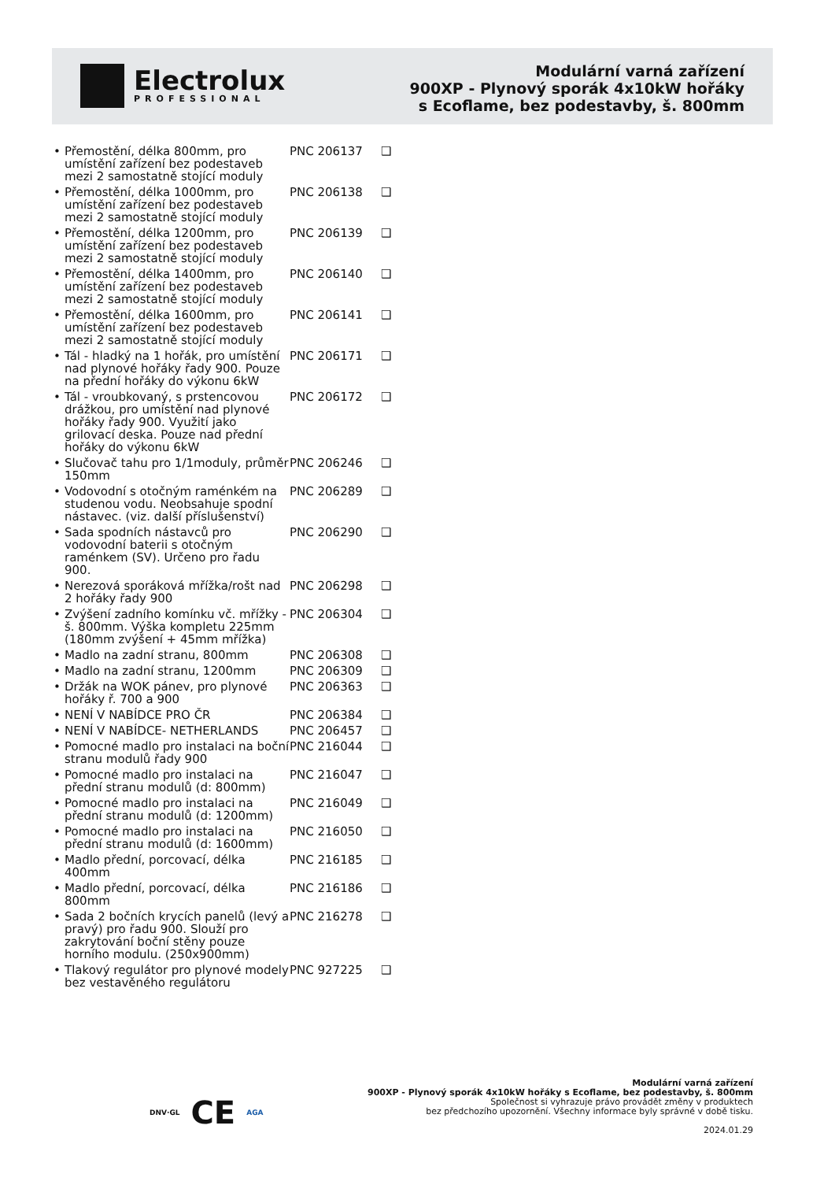Electrolux
PROFESSIONAL
Modulární varná zařízení
900XP - Plynový sporák 4x10kW hořáky
s Ecoflame, bez podestavby, š. 800mm
| • Přemostění, délka 800mm, pro umístění zařízení bez podestaveb mezi 2 samostatně stojící moduly | PNC 206137 | ❑ |
| • Přemostění, délka 1000mm, pro umístění zařízení bez podestaveb mezi 2 samostatně stojící moduly | PNC 206138 | ❑ |
| • Přemostění, délka 1200mm, pro umístění zařízení bez podestaveb mezi 2 samostatně stojící moduly | PNC 206139 | ❑ |
| • Přemostění, délka 1400mm, pro umístění zařízení bez podestaveb mezi 2 samostatně stojící moduly | PNC 206140 | ❑ |
| • Přemostění, délka 1600mm, pro umístění zařízení bez podestaveb mezi 2 samostatně stojící moduly | PNC 206141 | ❑ |
| • Tál - hladký na 1 hořák, pro umístění nad plynové hořáky řady 900. Pouze na přední hořáky do výkonu 6kW | PNC 206171 | ❑ |
| • Tál - vroubkovaný, s prstencovou drážkou, pro umístění nad plynové hořáky řady 900. Využití jako grilovací deska. Pouze nad přední hořáky do výkonu 6kW | PNC 206172 | ❑ |
| • Slučovač tahu pro 1/1moduly, průměr 150mm | PNC 206246 | ❑ |
| • Vodovodní s otočným raménkém na studenou vodu. Neobsahuje spodní nástavec. (viz. další příslušenství) | PNC 206289 | ❑ |
| • Sada spodních nástavců pro vodovodní baterii s otočným raménkem (SV). Určeno pro řadu 900. | PNC 206290 | ❑ |
| • Nerezová sporáková mřížka/rošt nad 2 hořáky řady 900 | PNC 206298 | ❑ |
| • Zvýšení zadního komínku vč. mřížky - š. 800mm. Výška kompletu 225mm (180mm zvýšení + 45mm mřížka) | PNC 206304 | ❑ |
| • Madlo na zadní stranu, 800mm | PNC 206308 | ❑ |
| • Madlo na zadní stranu, 1200mm | PNC 206309 | ❑ |
| • Držák na WOK pánev, pro plynové hořáky ř. 700 a 900 | PNC 206363 | ❑ |
| • NENÍ V NABÍDCE PRO ČR | PNC 206384 | ❑ |
| • NENÍ V NABÍDCE- NETHERLANDS | PNC 206457 | ❑ |
| • Pomocné madlo pro instalaci na boční stranu modulů řady 900 | PNC 216044 | ❑ |
| • Pomocné madlo pro instalaci na přední stranu modulů (d: 800mm) | PNC 216047 | ❑ |
| • Pomocné madlo pro instalaci na přední stranu modulů (d: 1200mm) | PNC 216049 | ❑ |
| • Pomocné madlo pro instalaci na přední stranu modulů (d: 1600mm) | PNC 216050 | ❑ |
| • Madlo přední, porcovací, délka 400mm | PNC 216185 | ❑ |
| • Madlo přední, porcovací, délka 800mm | PNC 216186 | ❑ |
| • Sada 2 bočních krycích panelů (levý a pravý) pro řadu 900. Slouží pro zakrytování boční stěny pouze horního modulu. (250x900mm) | PNC 216278 | ❑ |
| • Tlakový regulátor pro plynové modely bez vestavěného regulátoru | PNC 927225 | ❑ |
DNV·GL CE AGA
Modulární varná zařízení
900XP - Plynový sporák 4x10kW hořáky s Ecoflame, bez podestavby, š. 800mm
Společnost si vyhrazuje právo provádět změny v produktech
bez předchozího upozornění. Všechny informace byly správné v době tisku.
2024.01.29